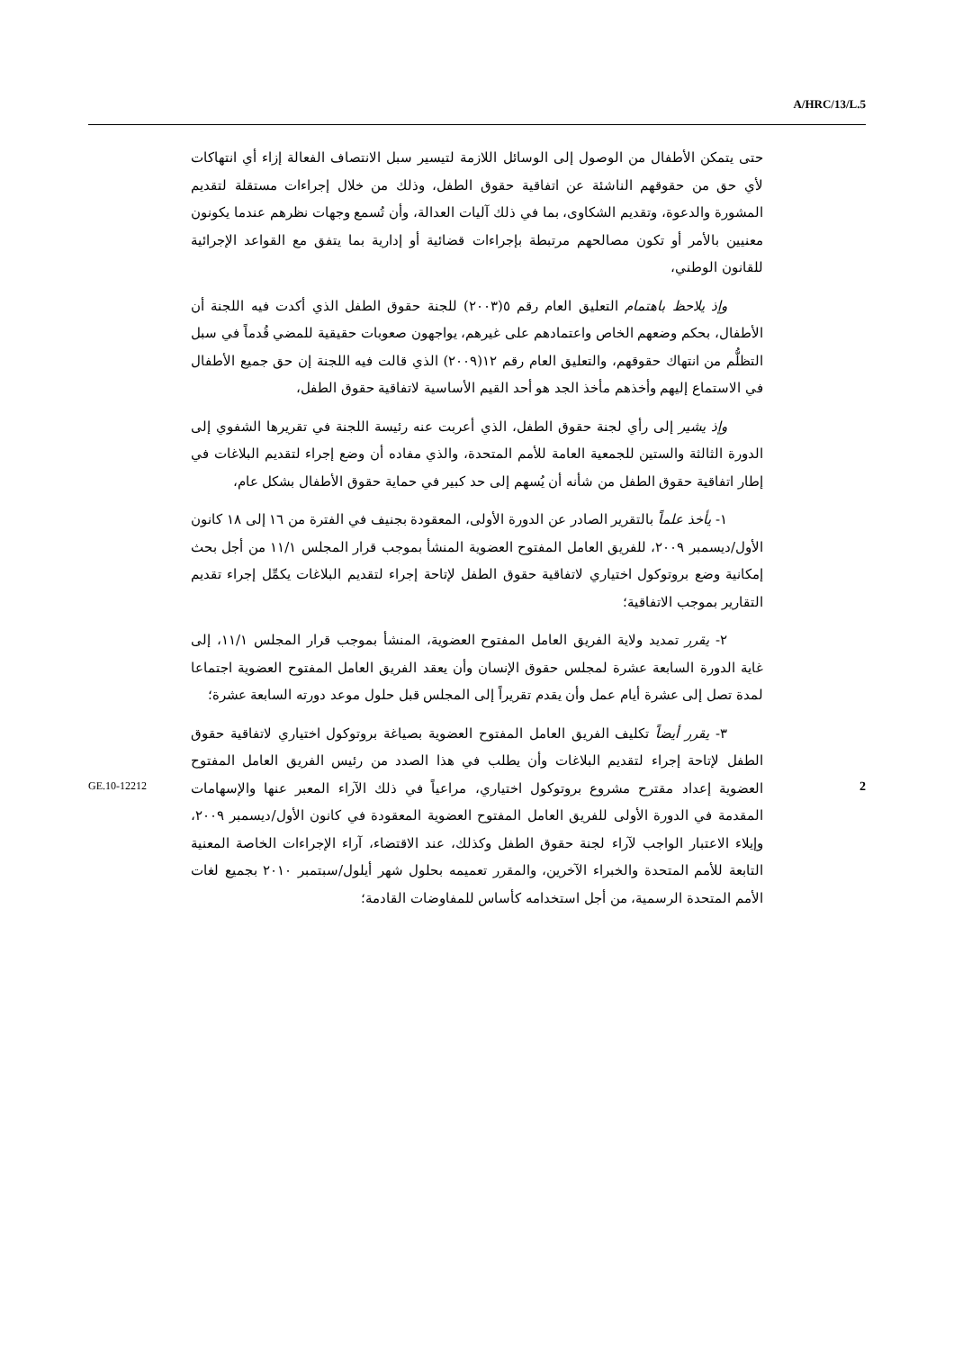A/HRC/13/L.5
حتى يتمكن الأطفال من الوصول إلى الوسائل اللازمة لتيسير سبل الانتصاف الفعالة إزاء أي انتهاكات لأي حق من حقوقهم الناشئة عن اتفاقية حقوق الطفل، وذلك من خلال إجراءات مستقلة لتقديم المشورة والدعوة، وتقديم الشكاوى، بما في ذلك آليات العدالة، وأن تُسمع وجهات نظرهم عندما يكونون معنيين بالأمر أو تكون مصالحهم مرتبطة بإجراءات قضائية أو إدارية بما يتفق مع القواعد الإجرائية للقانون الوطني،
وإذ يلاحظ باهتمام التعليق العام رقم ٥(٢٠٠٣) للجنة حقوق الطفل الذي أكدت فيه اللجنة أن الأطفال، بحكم وضعهم الخاص واعتمادهم على غيرهم، يواجهون صعوبات حقيقية للمضي قُدماً في سبل التظلُّم من انتهاك حقوقهم، والتعليق العام رقم ١٢(٢٠٠٩) الذي قالت فيه اللجنة إن حق جميع الأطفال في الاستماع إليهم وأخذهم مأخذ الجد هو أحد القيم الأساسية لاتفاقية حقوق الطفل،
وإذ يشير إلى رأي لجنة حقوق الطفل، الذي أعربت عنه رئيسة اللجنة في تقريرها الشفوي إلى الدورة الثالثة والستين للجمعية العامة للأمم المتحدة، والذي مفاده أن وضع إجراء لتقديم البلاغات في إطار اتفاقية حقوق الطفل من شأنه أن يُسهم إلى حد كبير في حماية حقوق الأطفال بشكل عام،
١- يأخذ علماً بالتقرير الصادر عن الدورة الأولى، المعقودة بجنيف في الفترة من ١٦ إلى ١٨ كانون الأول/ديسمبر ٢٠٠٩، للفريق العامل المفتوح العضوية المنشأ بموجب قرار المجلس ١١/١ من أجل بحث إمكانية وضع بروتوكول اختياري لاتفاقية حقوق الطفل لإتاحة إجراء لتقديم البلاغات يكمِّل إجراء تقديم التقارير بموجب الاتفاقية؛
٢- يقرر تمديد ولاية الفريق العامل المفتوح العضوية، المنشأ بموجب قرار المجلس ١١/١، إلى غاية الدورة السابعة عشرة لمجلس حقوق الإنسان وأن يعقد الفريق العامل المفتوح العضوية اجتماعا لمدة تصل إلى عشرة أيام عمل وأن يقدم تقريراً إلى المجلس قبل حلول موعد دورته السابعة عشرة؛
٣- يقرر أيضاً تكليف الفريق العامل المفتوح العضوية بصياغة بروتوكول اختياري لاتفاقية حقوق الطفل لإتاحة إجراء لتقديم البلاغات وأن يطلب في هذا الصدد من رئيس الفريق العامل المفتوح العضوية إعداد مقترح مشروع بروتوكول اختياري، مراعياً في ذلك الآراء المعبر عنها والإسهامات المقدمة في الدورة الأولى للفريق العامل المفتوح العضوية المعقودة في كانون الأول/ديسمبر ٢٠٠٩، وإيلاء الاعتبار الواجب لآراء لجنة حقوق الطفل وكذلك، عند الاقتضاء، آراء الإجراءات الخاصة المعنية التابعة للأمم المتحدة والخبراء الآخرين، والمقرر تعميمه بحلول شهر أيلول/سبتمبر ٢٠١٠ بجميع لغات الأمم المتحدة الرسمية، من أجل استخدامه كأساس للمفاوضات القادمة؛
GE.10-12212 2